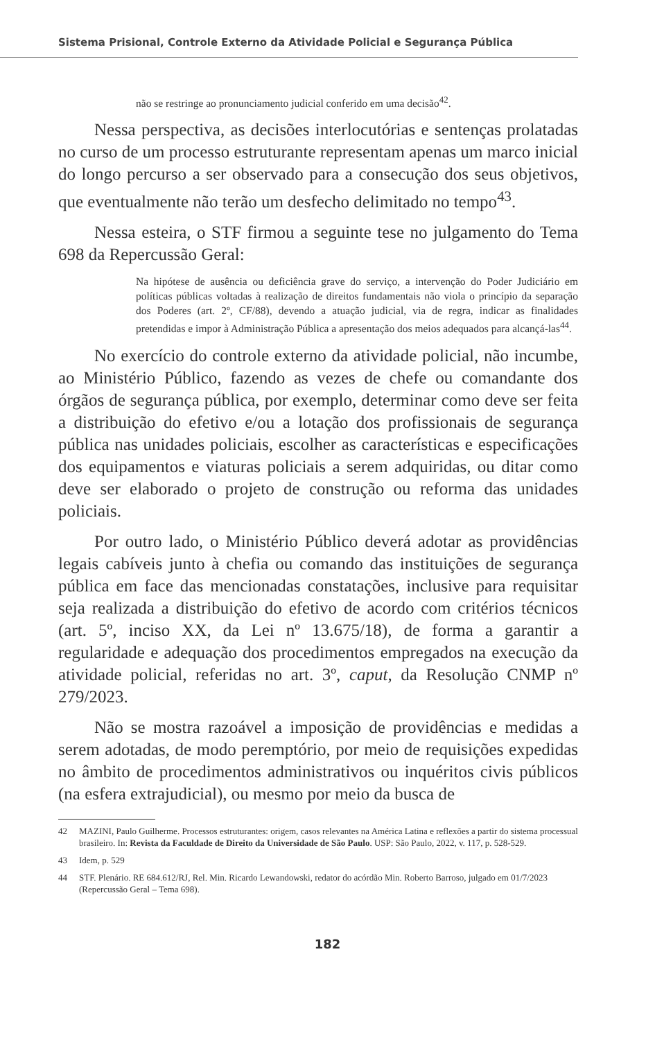Sistema Prisional, Controle Externo da Atividade Policial e Segurança Pública
não se restringe ao pronunciamento judicial conferido em uma decisão<sup>42</sup>.
Nessa perspectiva, as decisões interlocutórias e sentenças prolatadas no curso de um processo estruturante representam apenas um marco inicial do longo percurso a ser observado para a consecução dos seus objetivos, que eventualmente não terão um desfecho delimitado no tempo<sup>43</sup>.
Nessa esteira, o STF firmou a seguinte tese no julgamento do Tema 698 da Repercussão Geral:
Na hipótese de ausência ou deficiência grave do serviço, a intervenção do Poder Judiciário em políticas públicas voltadas à realização de direitos fundamentais não viola o princípio da separação dos Poderes (art. 2º, CF/88), devendo a atuação judicial, via de regra, indicar as finalidades pretendidas e impor à Administração Pública a apresentação dos meios adequados para alcançá-las<sup>44</sup>.
No exercício do controle externo da atividade policial, não incumbe, ao Ministério Público, fazendo as vezes de chefe ou comandante dos órgãos de segurança pública, por exemplo, determinar como deve ser feita a distribuição do efetivo e/ou a lotação dos profissionais de segurança pública nas unidades policiais, escolher as características e especificações dos equipamentos e viaturas policiais a serem adquiridas, ou ditar como deve ser elaborado o projeto de construção ou reforma das unidades policiais.
Por outro lado, o Ministério Público deverá adotar as providências legais cabíveis junto à chefia ou comando das instituições de segurança pública em face das mencionadas constatações, inclusive para requisitar seja realizada a distribuição do efetivo de acordo com critérios técnicos (art. 5º, inciso XX, da Lei nº 13.675/18), de forma a garantir a regularidade e adequação dos procedimentos empregados na execução da atividade policial, referidas no art. 3º, caput, da Resolução CNMP nº 279/2023.
Não se mostra razoável a imposição de providências e medidas a serem adotadas, de modo peremptório, por meio de requisições expedidas no âmbito de procedimentos administrativos ou inquéritos civis públicos (na esfera extrajudicial), ou mesmo por meio da busca de
42 MAZINI, Paulo Guilherme. Processos estruturantes: origem, casos relevantes na América Latina e reflexões a partir do sistema processual brasileiro. In: Revista da Faculdade de Direito da Universidade de São Paulo. USP: São Paulo, 2022, v. 117, p. 528-529.
43 Idem, p. 529
44 STF. Plenário. RE 684.612/RJ, Rel. Min. Ricardo Lewandowski, redator do acórdão Min. Roberto Barroso, julgado em 01/7/2023 (Repercussão Geral – Tema 698).
182